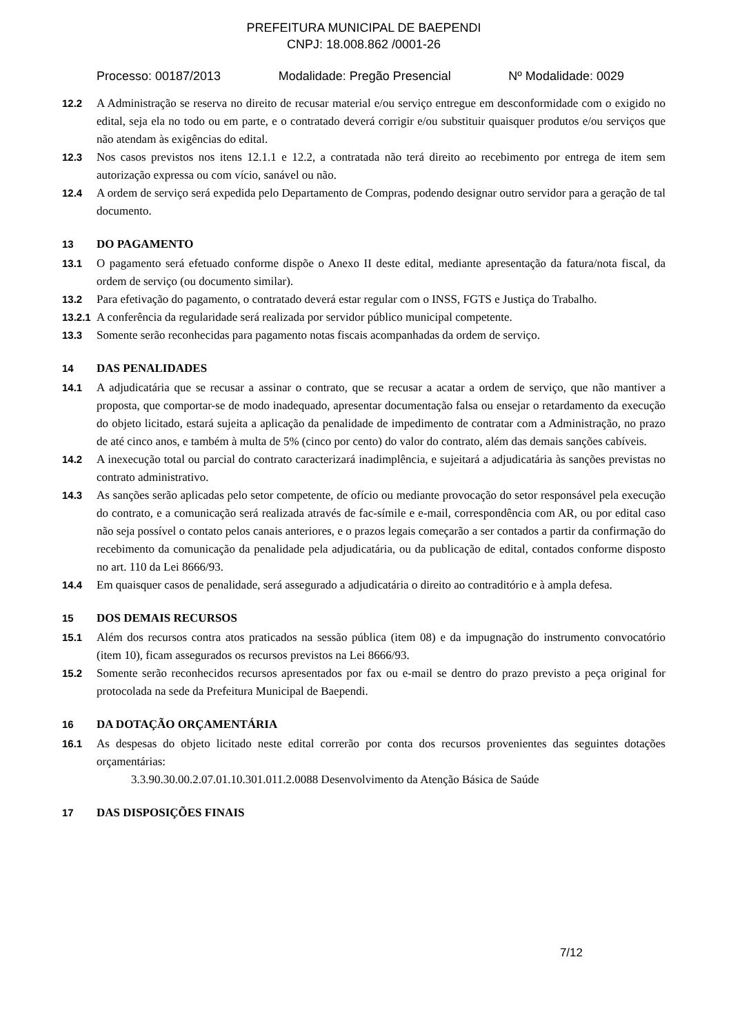PREFEITURA MUNICIPAL DE BAEPENDI
CNPJ: 18.008.862 /0001-26
Processo: 00187/2013 Modalidade: Pregão Presencial Nº Modalidade: 0029
12.2 A Administração se reserva no direito de recusar material e/ou serviço entregue em desconformidade com o exigido no edital, seja ela no todo ou em parte, e o contratado deverá corrigir e/ou substituir quaisquer produtos e/ou serviços que não atendam às exigências do edital.
12.3 Nos casos previstos nos itens 12.1.1 e 12.2, a contratada não terá direito ao recebimento por entrega de item sem autorização expressa ou com vício, sanável ou não.
12.4 A ordem de serviço será expedida pelo Departamento de Compras, podendo designar outro servidor para a geração de tal documento.
13 DO PAGAMENTO
13.1 O pagamento será efetuado conforme dispõe o Anexo II deste edital, mediante apresentação da fatura/nota fiscal, da ordem de serviço (ou documento similar).
13.2 Para efetivação do pagamento, o contratado deverá estar regular com o INSS, FGTS e Justiça do Trabalho.
13.2.1 A conferência da regularidade será realizada por servidor público municipal competente.
13.3 Somente serão reconhecidas para pagamento notas fiscais acompanhadas da ordem de serviço.
14 DAS PENALIDADES
14.1 A adjudicatária que se recusar a assinar o contrato, que se recusar a acatar a ordem de serviço, que não mantiver a proposta, que comportar-se de modo inadequado, apresentar documentação falsa ou ensejar o retardamento da execução do objeto licitado, estará sujeita a aplicação da penalidade de impedimento de contratar com a Administração, no prazo de até cinco anos, e também à multa de 5% (cinco por cento) do valor do contrato, além das demais sanções cabíveis.
14.2 A inexecução total ou parcial do contrato caracterizará inadimplência, e sujeitará a adjudicatária às sanções previstas no contrato administrativo.
14.3 As sanções serão aplicadas pelo setor competente, de ofício ou mediante provocação do setor responsável pela execução do contrato, e a comunicação será realizada através de fac-símile e e-mail, correspondência com AR, ou por edital caso não seja possível o contato pelos canais anteriores, e o prazos legais começarão a ser contados a partir da confirmação do recebimento da comunicação da penalidade pela adjudicatária, ou da publicação de edital, contados conforme disposto no art. 110 da Lei 8666/93.
14.4 Em quaisquer casos de penalidade, será assegurado a adjudicatária o direito ao contraditório e à ampla defesa.
15 DOS DEMAIS RECURSOS
15.1 Além dos recursos contra atos praticados na sessão pública (item 08) e da impugnação do instrumento convocatório (item 10), ficam assegurados os recursos previstos na Lei 8666/93.
15.2 Somente serão reconhecidos recursos apresentados por fax ou e-mail se dentro do prazo previsto a peça original for protocolada na sede da Prefeitura Municipal de Baependi.
16 DA DOTAÇÃO ORÇAMENTÁRIA
16.1 As despesas do objeto licitado neste edital correrão por conta dos recursos provenientes das seguintes dotações orçamentárias:
3.3.90.30.00.2.07.01.10.301.011.2.0088 Desenvolvimento da Atenção Básica de Saúde
17 DAS DISPOSIÇÕES FINAIS
7/12